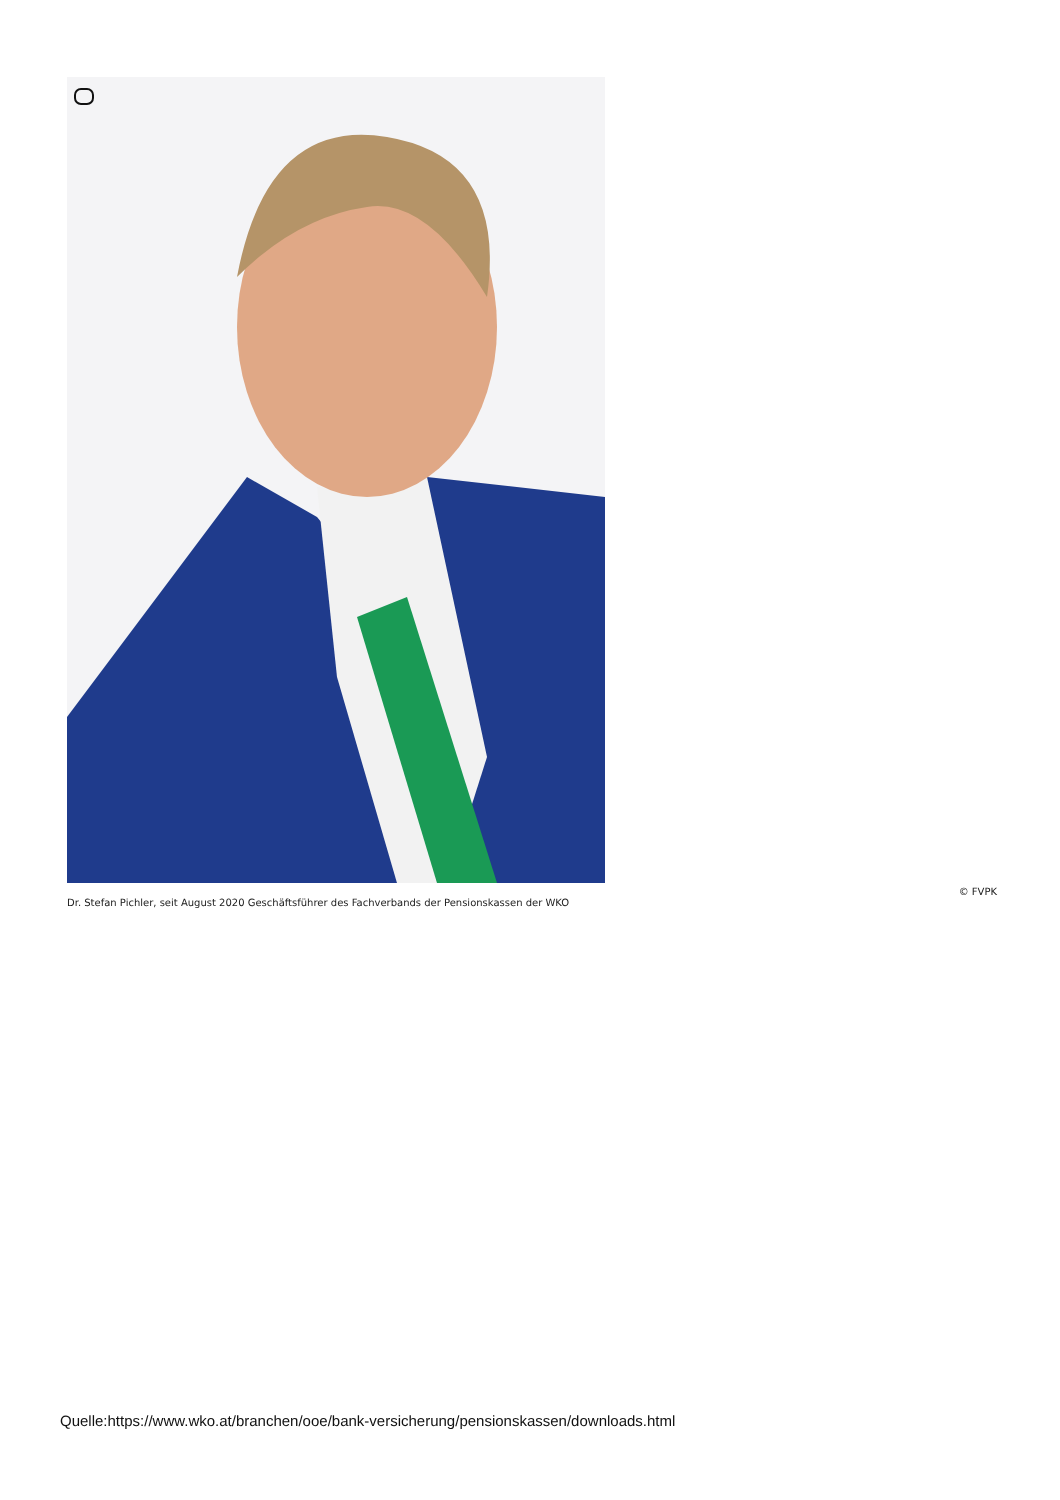© FVPK
Dr. Stefan Pichler, seit August 2020 Geschäftsführer des Fachverbands der Pensionskassen der WKO
Quelle:https://www.wko.at/branchen/ooe/bank-versicherung/pensionskassen/downloads.html